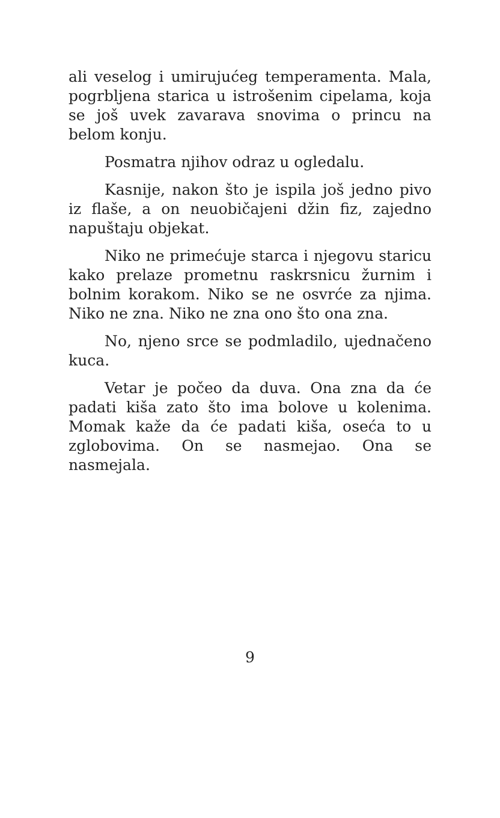ali veselog i umirujućeg temperamenta. Mala, pogrbljena starica u istrošenim cipelama, koja se još uvek zavarava snovima o princu na belom konju.
Posmatra njihov odraz u ogledalu.
Kasnije, nakon što je ispila još jedno pivo iz flaše, a on neuobičajeni džin fiz, zajedno napuštaju objekat.
Niko ne primećuje starca i njegovu staricu kako prelaze prometnu raskrsnicu žurnim i bolnim korakom. Niko se ne osvrće za njima. Niko ne zna. Niko ne zna ono što ona zna.
No, njeno srce se podmladilo, ujednačeno kuca.
Vetar je počeo da duva. Ona zna da će padati kiša zato što ima bolove u kolenima. Momak kaže da će padati kiša, oseća to u zglobovima. On se nasmejao. Ona se nasmejala.
9